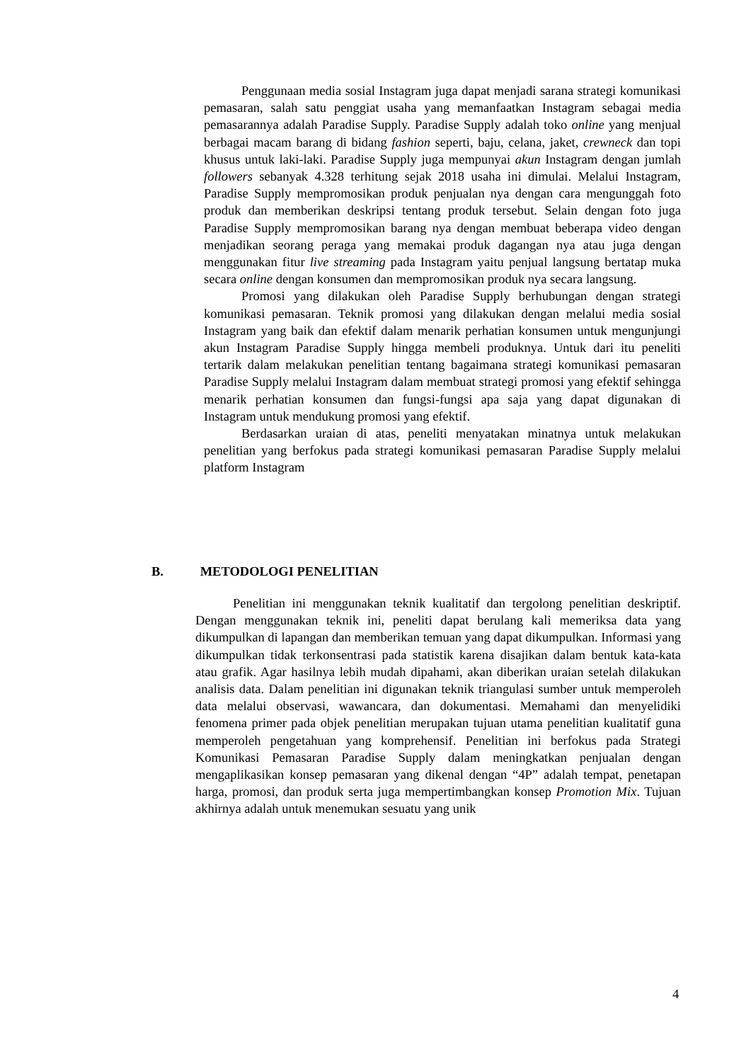Penggunaan media sosial Instagram juga dapat menjadi sarana strategi komunikasi pemasaran, salah satu penggiat usaha yang memanfaatkan Instagram sebagai media pemasarannya adalah Paradise Supply. Paradise Supply adalah toko online yang menjual berbagai macam barang di bidang fashion seperti, baju, celana, jaket, crewneck dan topi khusus untuk laki-laki. Paradise Supply juga mempunyai akun Instagram dengan jumlah followers sebanyak 4.328 terhitung sejak 2018 usaha ini dimulai. Melalui Instagram, Paradise Supply mempromosikan produk penjualan nya dengan cara mengunggah foto produk dan memberikan deskripsi tentang produk tersebut. Selain dengan foto juga Paradise Supply mempromosikan barang nya dengan membuat beberapa video dengan menjadikan seorang peraga yang memakai produk dagangan nya atau juga dengan menggunakan fitur live streaming pada Instagram yaitu penjual langsung bertatap muka secara online dengan konsumen dan mempromosikan produk nya secara langsung.
Promosi yang dilakukan oleh Paradise Supply berhubungan dengan strategi komunikasi pemasaran. Teknik promosi yang dilakukan dengan melalui media sosial Instagram yang baik dan efektif dalam menarik perhatian konsumen untuk mengunjungi akun Instagram Paradise Supply hingga membeli produknya. Untuk dari itu peneliti tertarik dalam melakukan penelitian tentang bagaimana strategi komunikasi pemasaran Paradise Supply melalui Instagram dalam membuat strategi promosi yang efektif sehingga menarik perhatian konsumen dan fungsi-fungsi apa saja yang dapat digunakan di Instagram untuk mendukung promosi yang efektif.
Berdasarkan uraian di atas, peneliti menyatakan minatnya untuk melakukan penelitian yang berfokus pada strategi komunikasi pemasaran Paradise Supply melalui platform Instagram
B. METODOLOGI PENELITIAN
Penelitian ini menggunakan teknik kualitatif dan tergolong penelitian deskriptif. Dengan menggunakan teknik ini, peneliti dapat berulang kali memeriksa data yang dikumpulkan di lapangan dan memberikan temuan yang dapat dikumpulkan. Informasi yang dikumpulkan tidak terkonsentrasi pada statistik karena disajikan dalam bentuk kata-kata atau grafik. Agar hasilnya lebih mudah dipahami, akan diberikan uraian setelah dilakukan analisis data. Dalam penelitian ini digunakan teknik triangulasi sumber untuk memperoleh data melalui observasi, wawancara, dan dokumentasi. Memahami dan menyelidiki fenomena primer pada objek penelitian merupakan tujuan utama penelitian kualitatif guna memperoleh pengetahuan yang komprehensif. Penelitian ini berfokus pada Strategi Komunikasi Pemasaran Paradise Supply dalam meningkatkan penjualan dengan mengaplikasikan konsep pemasaran yang dikenal dengan “4P” adalah tempat, penetapan harga, promosi, dan produk serta juga mempertimbangkan konsep Promotion Mix. Tujuan akhirnya adalah untuk menemukan sesuatu yang unik
4